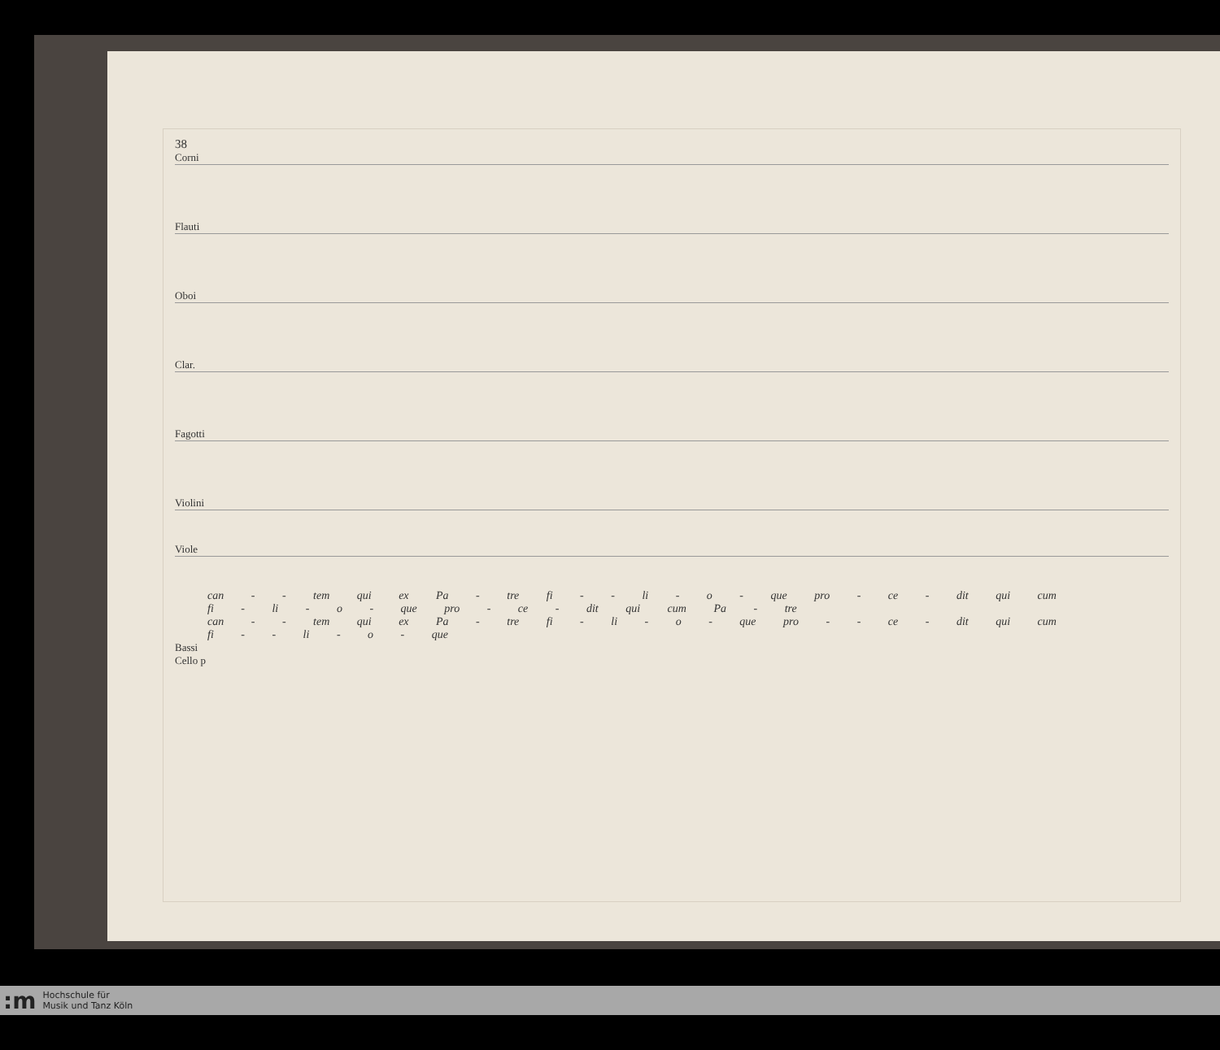38
Corni
Flauti
Oboi
Clar.
Fagotti
Violini
Viole
can - - tem qui ex Pa - tre fi - - li - o - que pro - ce - dit qui cum
fi - li - o - que pro - ce - dit qui cum Pa - tre
can - - tem qui ex Pa - tre fi - li - o - que pro - - ce - dit qui cum
fi - - li - o - que
Bassi
Cello p
:m Hochschule für
Musik und Tanz Köln